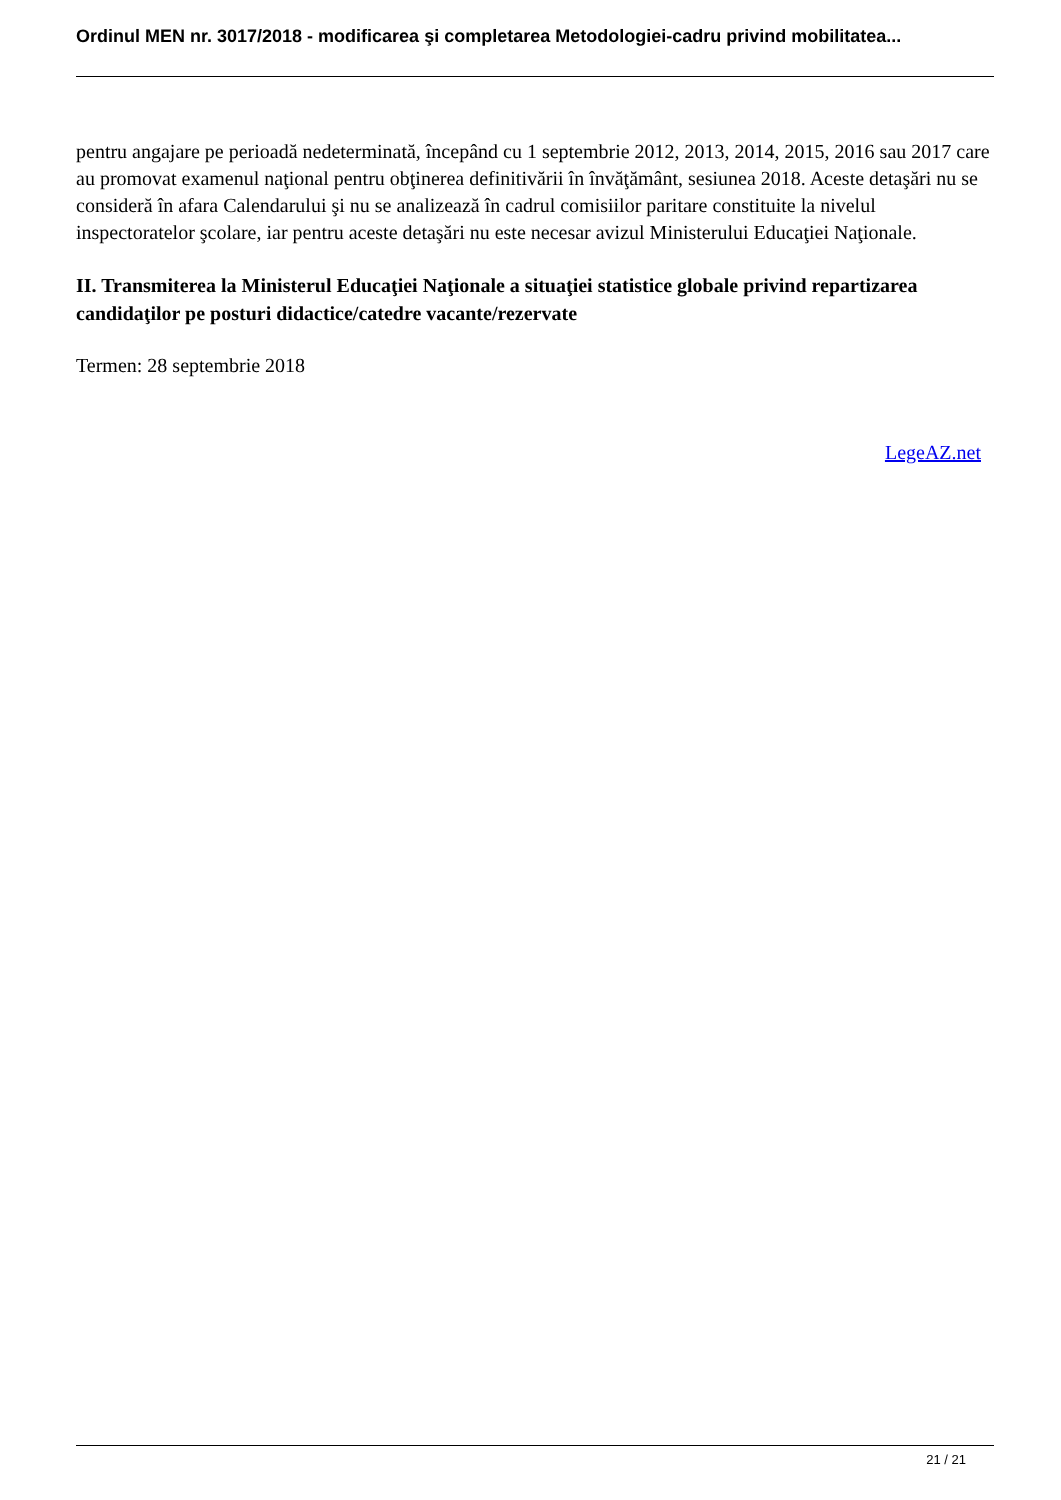Ordinul MEN nr. 3017/2018 - modificarea şi completarea Metodologiei-cadru privind mobilitatea...
pentru angajare pe perioadă nedeterminată, începând cu 1 septembrie 2012, 2013, 2014, 2015, 2016 sau 2017 care au promovat examenul naţional pentru obţinerea definitivării în învăţământ, sesiunea 2018. Aceste detaşări nu se consideră în afara Calendarului şi nu se analizează în cadrul comisiilor paritare constituite la nivelul inspectoratelor şcolare, iar pentru aceste detaşări nu este necesar avizul Ministerului Educaţiei Naţionale.
II. Transmiterea la Ministerul Educaţiei Naţionale a situaţiei statistice globale privind repartizarea candidaţilor pe posturi didactice/catedre vacante/rezervate
Termen: 28 septembrie 2018
LegeAZ.net
21 / 21